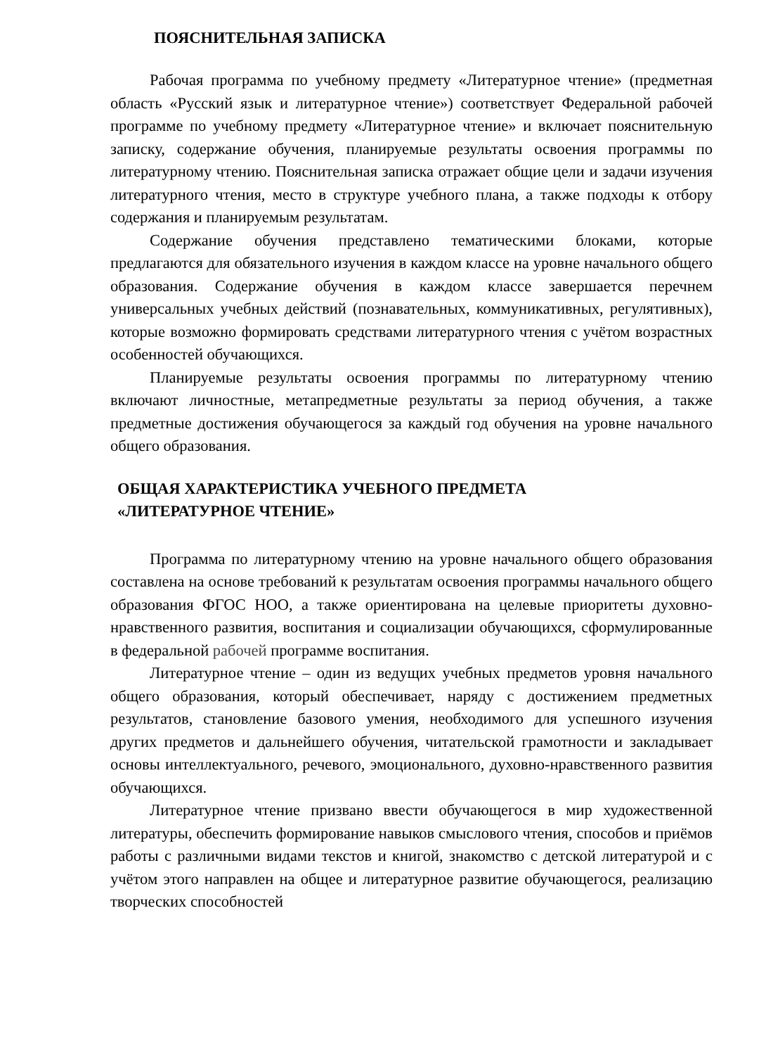ПОЯСНИТЕЛЬНАЯ ЗАПИСКА
Рабочая программа по учебному предмету «Литературное чтение» (предметная область «Русский язык и литературное чтение») соответствует Федеральной рабочей программе по учебному предмету «Литературное чтение» и включает пояснительную записку, содержание обучения, планируемые результаты освоения программы по литературному чтению. Пояснительная записка отражает общие цели и задачи изучения литературного чтения, место в структуре учебного плана, а также подходы к отбору содержания и планируемым результатам.
Содержание обучения представлено тематическими блоками, которые предлагаются для обязательного изучения в каждом классе на уровне начального общего образования. Содержание обучения в каждом классе завершается перечнем универсальных учебных действий (познавательных, коммуникативных, регулятивных), которые возможно формировать средствами литературного чтения с учётом возрастных особенностей обучающихся.
Планируемые результаты освоения программы по литературному чтению включают личностные, метапредметные результаты за период обучения, а также предметные достижения обучающегося за каждый год обучения на уровне начального общего образования.
ОБЩАЯ ХАРАКТЕРИСТИКА УЧЕБНОГО ПРЕДМЕТА
«ЛИТЕРАТУРНОЕ ЧТЕНИЕ»
Программа по литературному чтению на уровне начального общего образования составлена на основе требований к результатам освоения программы начального общего образования ФГОС НОО, а также ориентирована на целевые приоритеты духовно-нравственного развития, воспитания и социализации обучающихся, сформулированные в федеральной рабочей программе воспитания.
Литературное чтение – один из ведущих учебных предметов уровня начального общего образования, который обеспечивает, наряду с достижением предметных результатов, становление базового умения, необходимого для успешного изучения других предметов и дальнейшего обучения, читательской грамотности и закладывает основы интеллектуального, речевого, эмоционального, духовно-нравственного развития обучающихся.
Литературное чтение призвано ввести обучающегося в мир художественной литературы, обеспечить формирование навыков смыслового чтения, способов и приёмов работы с различными видами текстов и книгой, знакомство с детской литературой и с учётом этого направлен на общее и литературное развитие обучающегося, реализацию творческих способностей